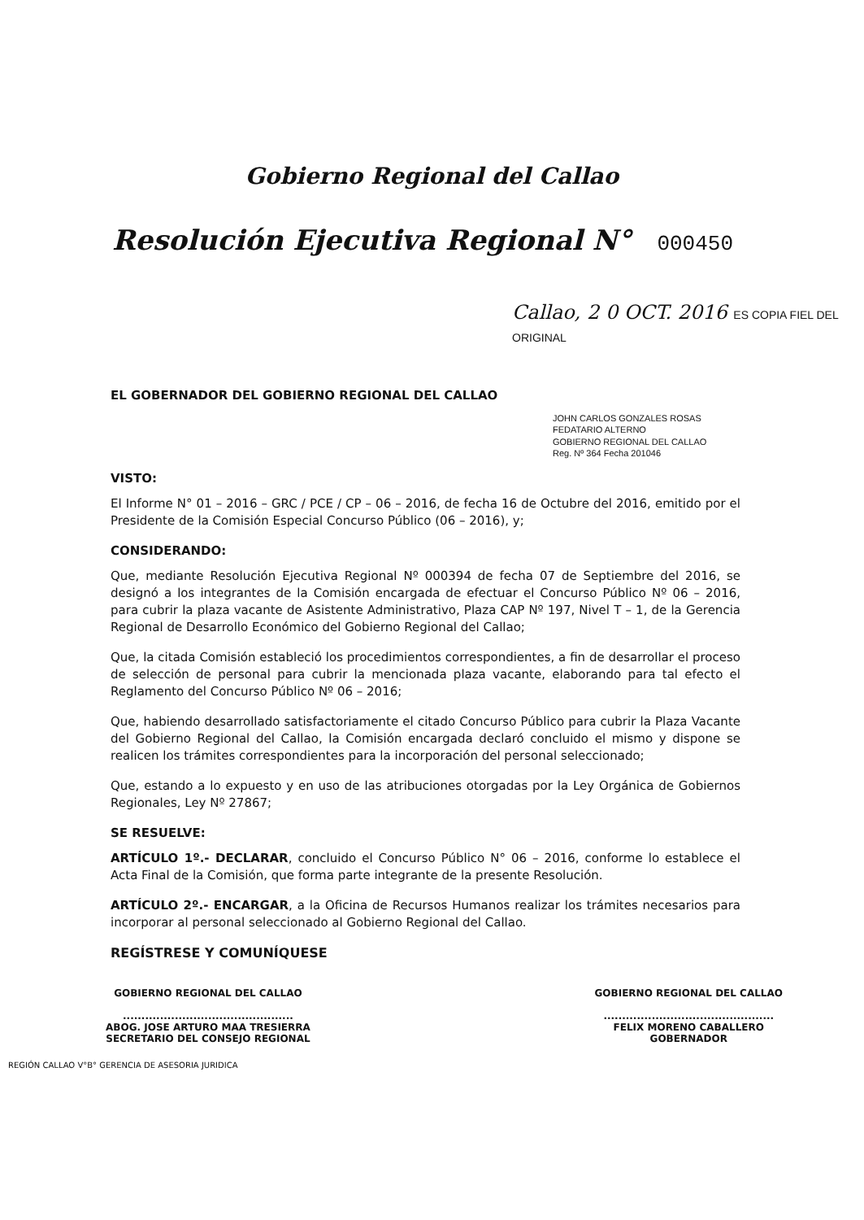Gobierno Regional del Callao
Resolución Ejecutiva Regional N° 000450
Callao, 2 0 OCT. 2016 ES COPIA FIEL DEL ORIGINAL
EL GOBERNADOR DEL GOBIERNO REGIONAL DEL CALLAO
JOHN CARLOS GONZALES ROSAS
FEDATARIO ALTERNO
GOBIERNO REGIONAL DEL CALLAO
Reg. Nº 364 Fecha 201046
VISTO:
El Informe N° 01 – 2016 – GRC / PCE / CP – 06 – 2016, de fecha 16 de Octubre del 2016, emitido por el Presidente de la Comisión Especial Concurso Público (06 – 2016), y;
CONSIDERANDO:
Que, mediante Resolución Ejecutiva Regional Nº 000394 de fecha 07 de Septiembre del 2016, se designó a los integrantes de la Comisión encargada de efectuar el Concurso Público Nº 06 – 2016, para cubrir la plaza vacante de Asistente Administrativo, Plaza CAP Nº 197, Nivel T – 1, de la Gerencia Regional de Desarrollo Económico del Gobierno Regional del Callao;
Que, la citada Comisión estableció los procedimientos correspondientes, a fin de desarrollar el proceso de selección de personal para cubrir la mencionada plaza vacante, elaborando para tal efecto el Reglamento del Concurso Público Nº 06 – 2016;
Que, habiendo desarrollado satisfactoriamente el citado Concurso Público para cubrir la Plaza Vacante del Gobierno Regional del Callao, la Comisión encargada declaró concluido el mismo y dispone se realicen los trámites correspondientes para la incorporación del personal seleccionado;
Que, estando a lo expuesto y en uso de las atribuciones otorgadas por la Ley Orgánica de Gobiernos Regionales, Ley Nº 27867;
SE RESUELVE:
ARTÍCULO 1º.- DECLARAR, concluido el Concurso Público N° 06 – 2016, conforme lo establece el Acta Final de la Comisión, que forma parte integrante de la presente Resolución.
ARTÍCULO 2º.- ENCARGAR, a la Oficina de Recursos Humanos realizar los trámites necesarios para incorporar al personal seleccionado al Gobierno Regional del Callao.
REGÍSTRESE Y COMUNÍQUESE
GOBIERNO REGIONAL DEL CALLAO
..............................................
ABOG. JOSE ARTURO MAA TRESIERRA
SECRETARIO DEL CONSEJO REGIONAL
GOBIERNO REGIONAL DEL CALLAO
..............................................
FELIX MORENO CABALLERO
GOBERNADOR
REGIÓN CALLAO V°B° GERENCIA DE ASESORIA JURIDICA